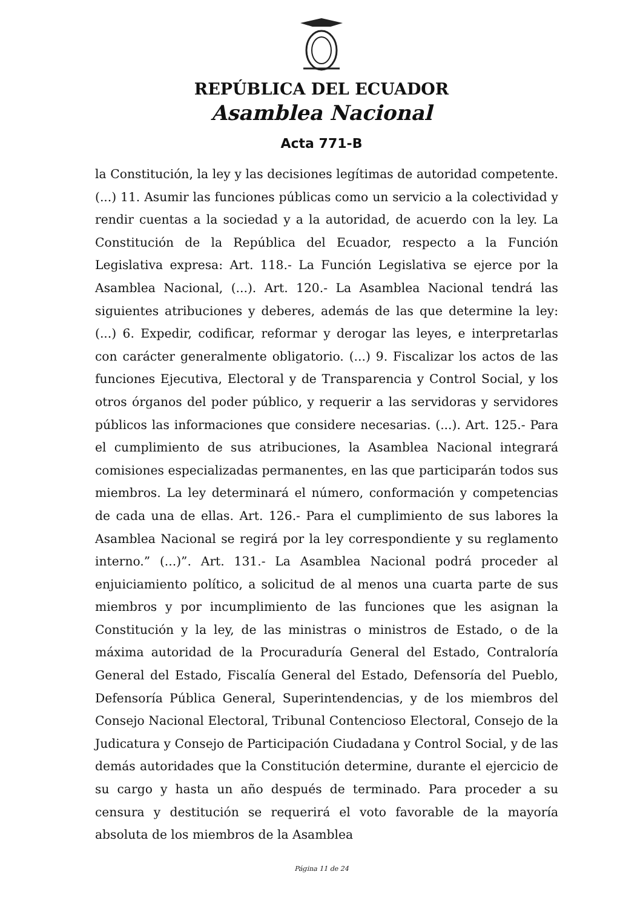REPÚBLICA DEL ECUADOR
Asamblea Nacional
Acta 771-B
la Constitución, la ley y las decisiones legítimas de autoridad competente. (...) 11. Asumir las funciones públicas como un servicio a la colectividad y rendir cuentas a la sociedad y a la autoridad, de acuerdo con la ley. La Constitución de la República del Ecuador, respecto a la Función Legislativa expresa: Art. 118.- La Función Legislativa se ejerce por la Asamblea Nacional, (...). Art. 120.- La Asamblea Nacional tendrá las siguientes atribuciones y deberes, además de las que determine la ley: (...) 6. Expedir, codificar, reformar y derogar las leyes, e interpretarlas con carácter generalmente obligatorio. (...) 9. Fiscalizar los actos de las funciones Ejecutiva, Electoral y de Transparencia y Control Social, y los otros órganos del poder público, y requerir a las servidoras y servidores públicos las informaciones que considere necesarias. (...). Art. 125.- Para el cumplimiento de sus atribuciones, la Asamblea Nacional integrará comisiones especializadas permanentes, en las que participarán todos sus miembros. La ley determinará el número, conformación y competencias de cada una de ellas. Art. 126.- Para el cumplimiento de sus labores la Asamblea Nacional se regirá por la ley correspondiente y su reglamento interno.” (...)”. Art. 131.- La Asamblea Nacional podrá proceder al enjuiciamiento político, a solicitud de al menos una cuarta parte de sus miembros y por incumplimiento de las funciones que les asignan la Constitución y la ley, de las ministras o ministros de Estado, o de la máxima autoridad de la Procuraduría General del Estado, Contraloría General del Estado, Fiscalía General del Estado, Defensoría del Pueblo, Defensoría Pública General, Superintendencias, y de los miembros del Consejo Nacional Electoral, Tribunal Contencioso Electoral, Consejo de la Judicatura y Consejo de Participación Ciudadana y Control Social, y de las demás autoridades que la Constitución determine, durante el ejercicio de su cargo y hasta un año después de terminado. Para proceder a su censura y destitución se requerirá el voto favorable de la mayoría absoluta de los miembros de la Asamblea
Página 11 de 24